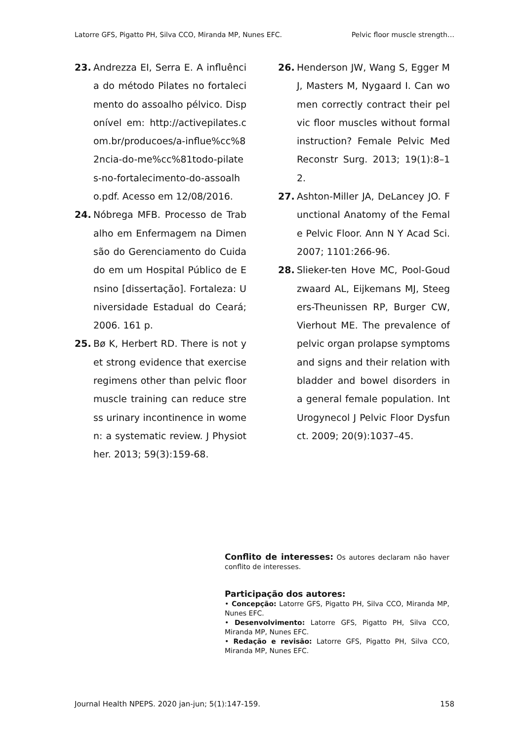Latorre GFS, Pigatto PH, Silva CCO, Miranda MP, Nunes EFC. Pelvic floor muscle strength…
23. Andrezza EI, Serra E. A influência do método Pilates no fortalecimento do assoalho pélvico. Disponível em: http://activepilates.com.br/producoes/a-influe%cc%82ncia-do-me%cc%81todo-pilates-no-fortalecimento-do-assoalho.pdf. Acesso em 12/08/2016.
24. Nóbrega MFB. Processo de Trabalho em Enfermagem na Dimensão do Gerenciamento do Cuidado em um Hospital Público de Ensino [dissertação]. Fortaleza: Universidade Estadual do Ceará; 2006. 161 p.
25. Bø K, Herbert RD. There is not yet strong evidence that exercise regimens other than pelvic floor muscle training can reduce stress urinary incontinence in women: a systematic review. J Physiother. 2013; 59(3):159-68.
26. Henderson JW, Wang S, Egger MJ, Masters M, Nygaard I. Can women correctly contract their pelvic floor muscles without formal instruction? Female Pelvic Med Reconstr Surg. 2013; 19(1):8–12.
27. Ashton-Miller JA, DeLancey JO. Functional Anatomy of the Female Pelvic Floor. Ann N Y Acad Sci. 2007; 1101:266-96.
28. Slieker-ten Hove MC, Pool-Goudzwaard AL, Eijkemans MJ, Steegers-Theunissen RP, Burger CW, Vierhout ME. The prevalence of pelvic organ prolapse symptoms and signs and their relation with bladder and bowel disorders in a general female population. Int Urogynecol J Pelvic Floor Dysfunct. 2009; 20(9):1037–45.
Conflito de interesses: Os autores declaram não haver conflito de interesses.
Participação dos autores:
• Concepção: Latorre GFS, Pigatto PH, Silva CCO, Miranda MP, Nunes EFC.
• Desenvolvimento: Latorre GFS, Pigatto PH, Silva CCO, Miranda MP, Nunes EFC.
• Redação e revisão: Latorre GFS, Pigatto PH, Silva CCO, Miranda MP, Nunes EFC.
Journal Health NPEPS. 2020 jan-jun; 5(1):147-159. 158